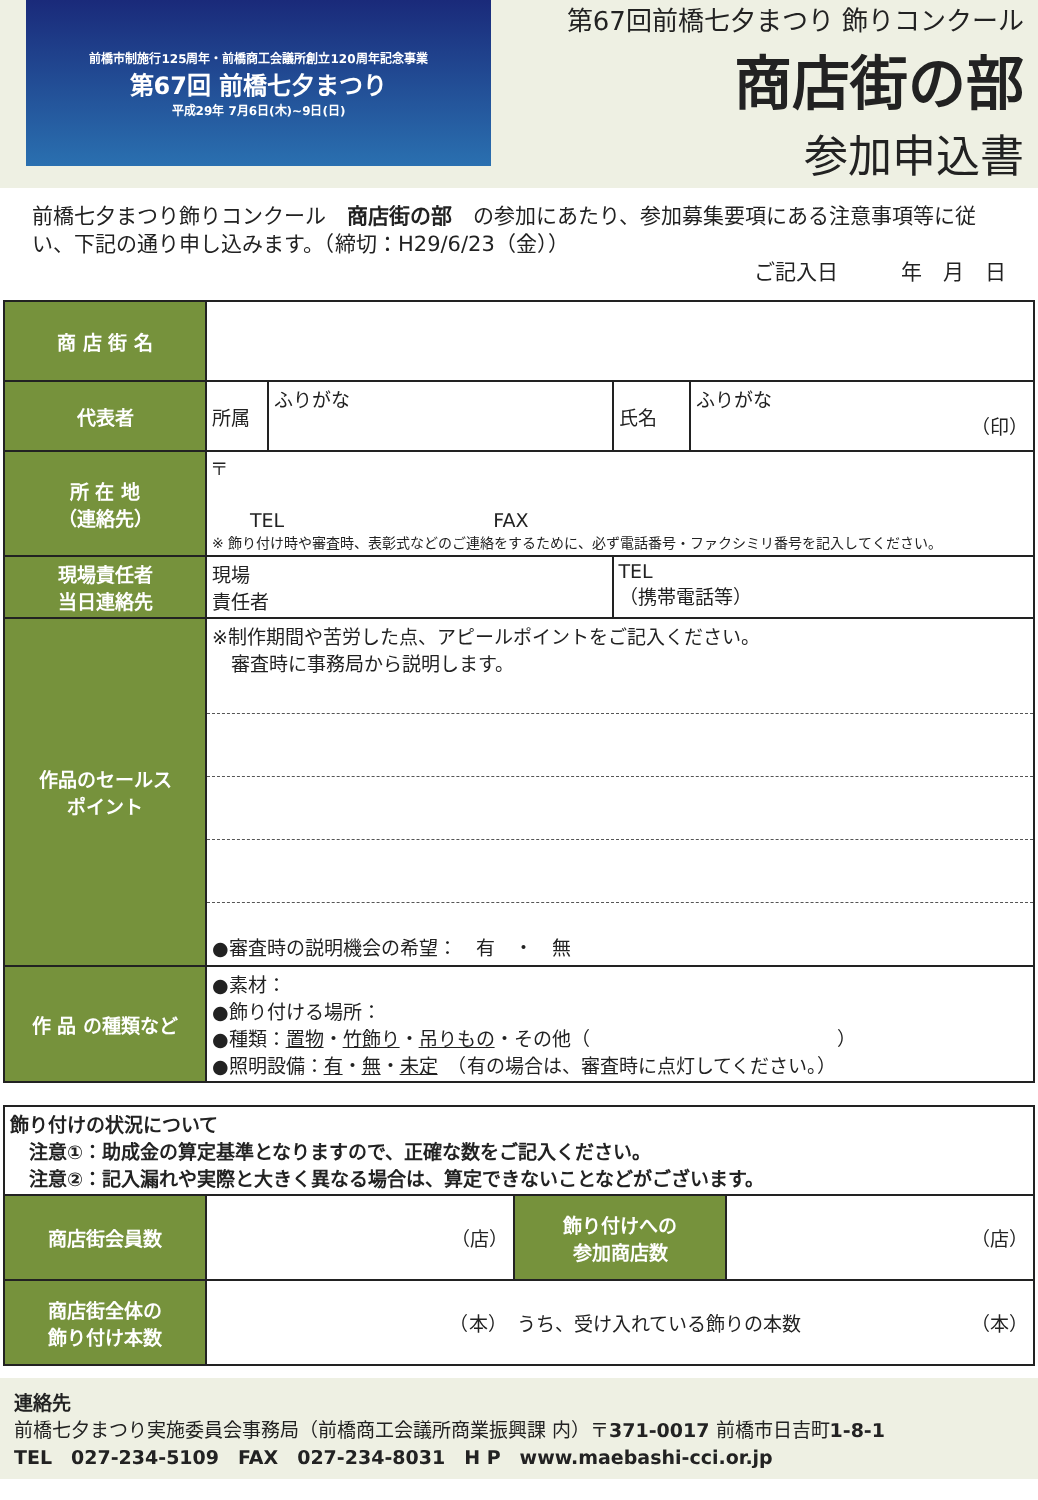前橋市制施行125周年・前橋商工会議所創立120周年記念事業
第67回 前橋七夕まつり
平成29年 7月6日(木)~9日(日)
第67回前橋七夕まつり 飾りコンクール
商店街の部
参加申込書
前橋七夕まつり飾りコンクール　商店街の部　の参加にあたり、参加募集要項にある注意事項等に従い、下記の通り申し込みます。（締切：H29/6/23（金））
ご記入日　　　年　月　日
| 商 店 街 名 | | | | |
| 代表者 | 所属 | ふりがな | 氏名 | ふりがな （印） |
| 所 在 地 （連絡先） | 〒 TEL FAX ※ 飾り付け時や審査時、表彰式などのご連絡をするために、必ず電話番号・ファクシミリ番号を記入してください。 | | | |
| 現場責任者 当日連絡先 | 現場 責任者 | | TEL （携帯電話等） | |
| 作品のセールス ポイント | ※制作期間や苦労した点、アピールポイントをご記入ください。 審査時に事務局から説明します。 ●審査時の説明機会の希望： 有 ・ 無 | | | |
| 作 品 の種類など | ●素材： ●飾り付ける場所： ●種類： 置物 ・ 竹飾り ・ 吊りもの ・その他（ ） ●照明設備： 有 ・ 無 ・ 未定 （有の場合は、審査時に点灯してください。） | | | |
| 飾り付けの状況について 注意①：助成金の算定基準となりますので、正確な数をご記入ください。 注意②：記入漏れや実際と大きく異なる場合は、算定できないことなどがございます。 | | | |
| 商店街会員数 | （店） | 飾り付けへの 参加商店数 | （店） |
| 商店街全体の 飾り付け本数 | （本） うち、受け入れている飾りの本数 （本） | | |
連絡先
前橋七夕まつり実施委員会事務局（前橋商工会議所商業振興課 内）〒371-0017 前橋市日吉町1-8-1
TEL　027-234-5109　FAX　027-234-8031　H P　www.maebashi-cci.or.jp